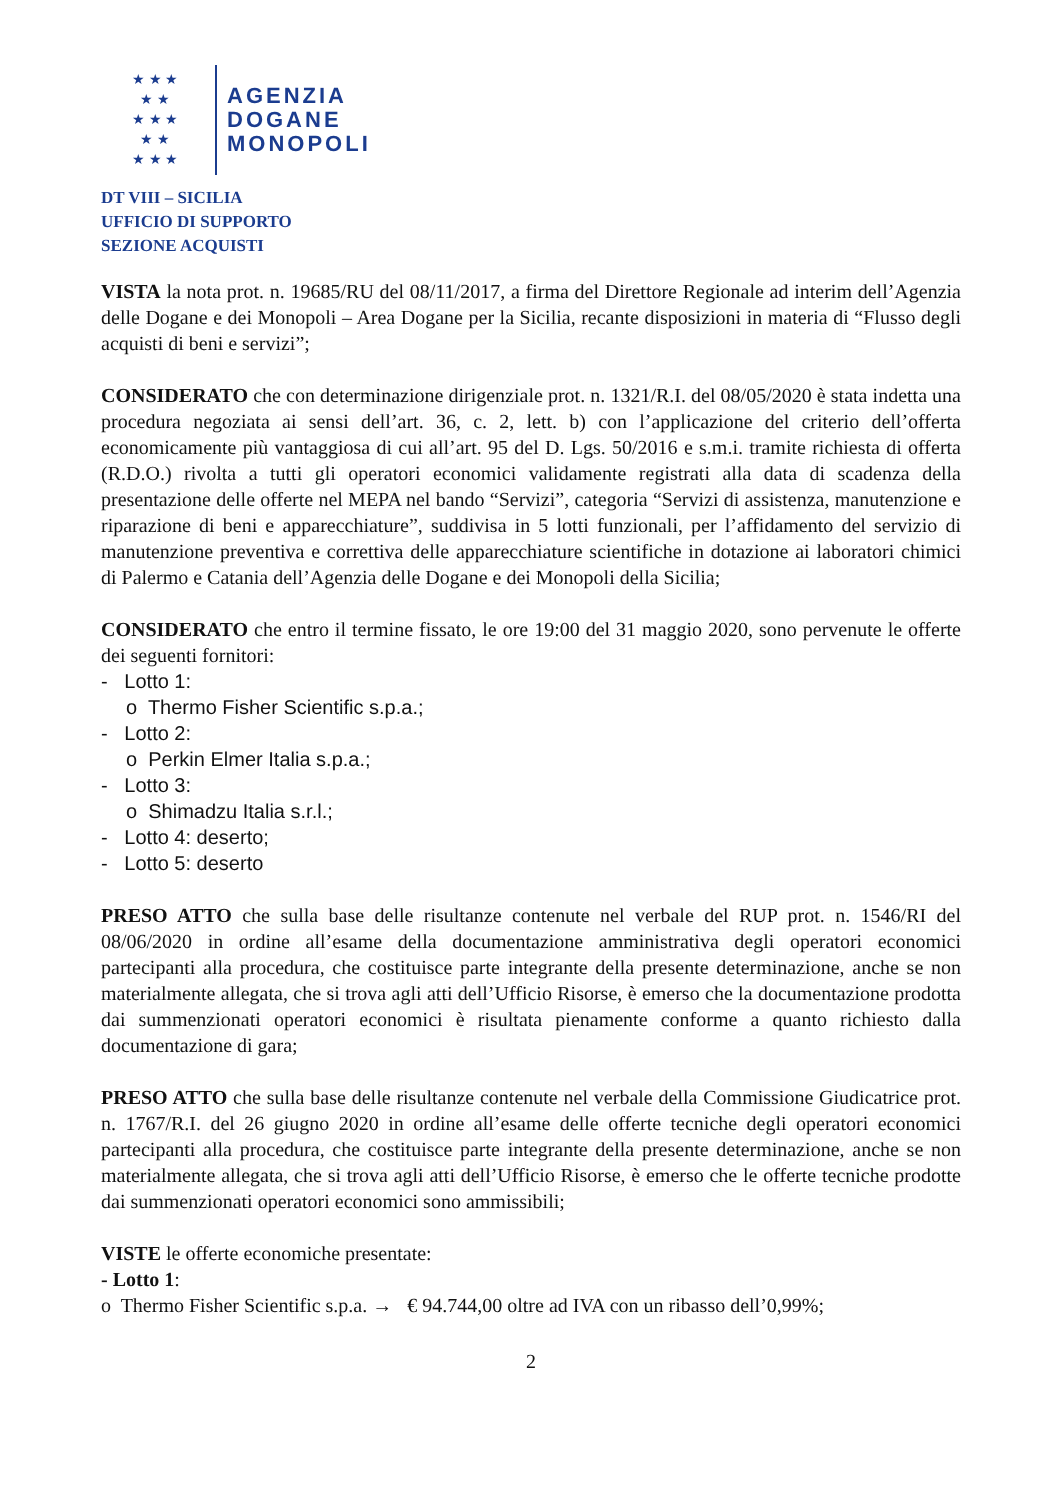★ ★ ★
★ ★
★ ★ ★
★ ★
★ ★ ★
AGENZIA
DOGANE
MONOPOLI
DT VIII – SICILIA
UFFICIO DI SUPPORTO
SEZIONE ACQUISTI
VISTA la nota prot. n. 19685/RU del 08/11/2017, a firma del Direttore Regionale ad interim dell’Agenzia delle Dogane e dei Monopoli – Area Dogane per la Sicilia, recante disposizioni in materia di “Flusso degli acquisti di beni e servizi”;
CONSIDERATO che con determinazione dirigenziale prot. n. 1321/R.I. del 08/05/2020 è stata indetta una procedura negoziata ai sensi dell’art. 36, c. 2, lett. b) con l’applicazione del criterio dell’offerta economicamente più vantaggiosa di cui all’art. 95 del D. Lgs. 50/2016 e s.m.i. tramite richiesta di offerta (R.D.O.) rivolta a tutti gli operatori economici validamente registrati alla data di scadenza della presentazione delle offerte nel MEPA nel bando “Servizi”, categoria “Servizi di assistenza, manutenzione e riparazione di beni e apparecchiature”, suddivisa in 5 lotti funzionali, per l’affidamento del servizio di manutenzione preventiva e correttiva delle apparecchiature scientifiche in dotazione ai laboratori chimici di Palermo e Catania dell’Agenzia delle Dogane e dei Monopoli della Sicilia;
CONSIDERATO che entro il termine fissato, le ore 19:00 del 31 maggio 2020, sono pervenute le offerte dei seguenti fornitori:
- Lotto 1:
o Thermo Fisher Scientific s.p.a.;
- Lotto 2:
o Perkin Elmer Italia s.p.a.;
- Lotto 3:
o Shimadzu Italia s.r.l.;
- Lotto 4: deserto;
- Lotto 5: deserto
PRESO ATTO che sulla base delle risultanze contenute nel verbale del RUP prot. n. 1546/RI del 08/06/2020 in ordine all’esame della documentazione amministrativa degli operatori economici partecipanti alla procedura, che costituisce parte integrante della presente determinazione, anche se non materialmente allegata, che si trova agli atti dell’Ufficio Risorse, è emerso che la documentazione prodotta dai summenzionati operatori economici è risultata pienamente conforme a quanto richiesto dalla documentazione di gara;
PRESO ATTO che sulla base delle risultanze contenute nel verbale della Commissione Giudicatrice prot. n. 1767/R.I. del 26 giugno 2020 in ordine all’esame delle offerte tecniche degli operatori economici partecipanti alla procedura, che costituisce parte integrante della presente determinazione, anche se non materialmente allegata, che si trova agli atti dell’Ufficio Risorse, è emerso che le offerte tecniche prodotte dai summenzionati operatori economici sono ammissibili;
VISTE le offerte economiche presentate:
- Lotto 1:
o Thermo Fisher Scientific s.p.a. → € 94.744,00 oltre ad IVA con un ribasso dell’0,99%;
2